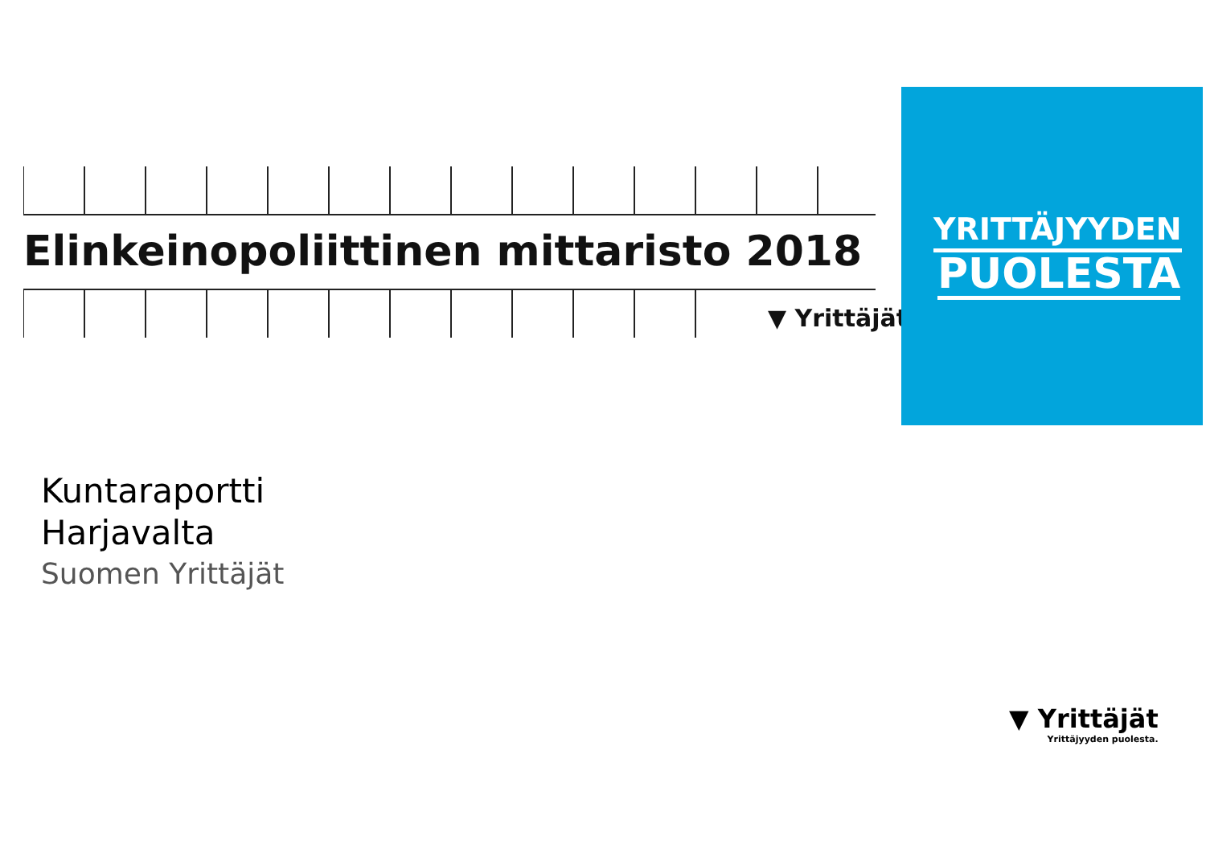Elinkeinopoliittinen mittaristo 2018
▼ Yrittäjät
YRITTÄJYYDEN
PUOLESTA
Kuntaraportti
Harjavalta
Suomen Yrittäjät
▼ Yrittäjät
Yrittäjyyden puolesta.